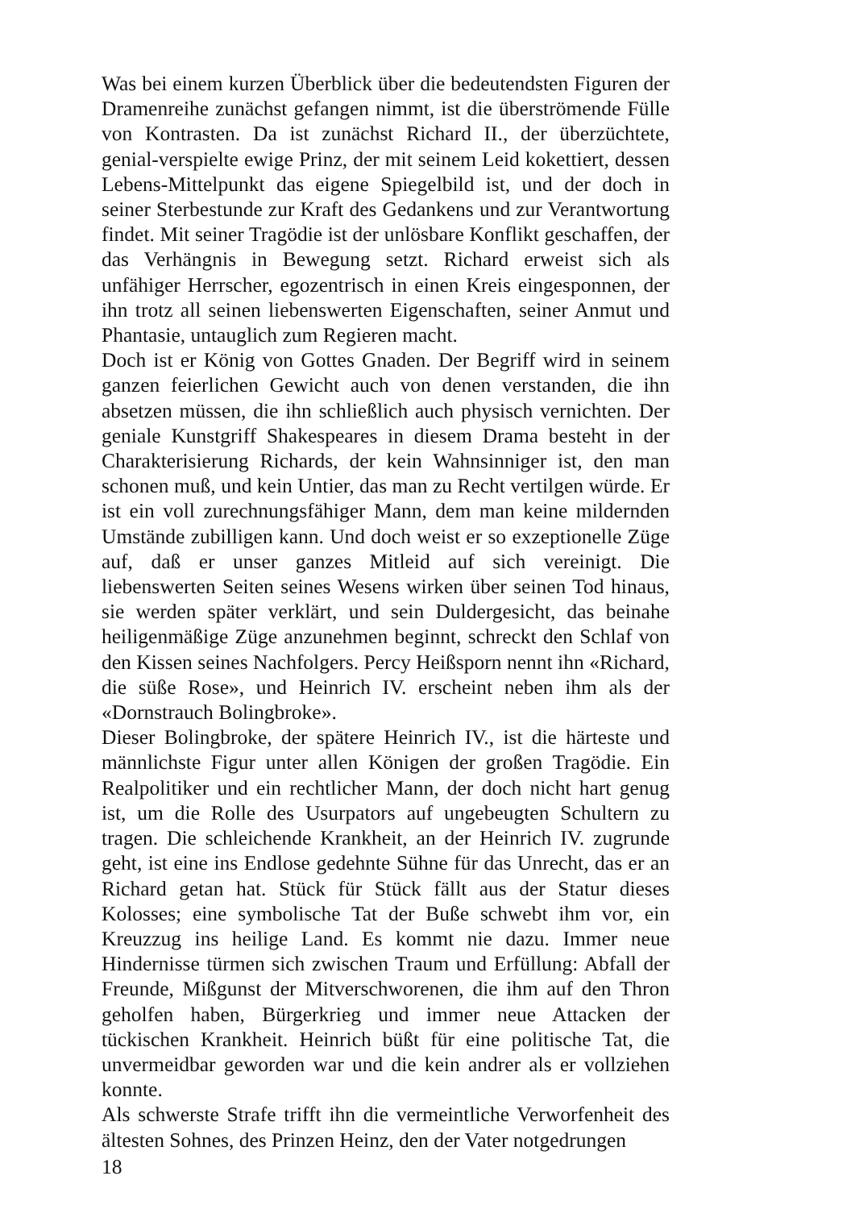Was bei einem kurzen Überblick über die bedeutendsten Figuren der Dramenreihe zunächst gefangen nimmt, ist die überströmende Fülle von Kontrasten. Da ist zunächst Richard II., der überzüchtete, genial-verspielte ewige Prinz, der mit seinem Leid kokettiert, dessen Lebens-Mittelpunkt das eigene Spiegelbild ist, und der doch in seiner Sterbestunde zur Kraft des Gedankens und zur Verantwortung findet. Mit seiner Tragödie ist der unlösbare Konflikt geschaffen, der das Verhängnis in Bewegung setzt. Richard erweist sich als unfähiger Herrscher, egozentrisch in einen Kreis eingesponnen, der ihn trotz all seinen liebenswerten Eigenschaften, seiner Anmut und Phantasie, untauglich zum Regieren macht.
Doch ist er König von Gottes Gnaden. Der Begriff wird in seinem ganzen feierlichen Gewicht auch von denen verstanden, die ihn absetzen müssen, die ihn schließlich auch physisch vernichten. Der geniale Kunstgriff Shakespeares in diesem Drama besteht in der Charakterisierung Richards, der kein Wahnsinniger ist, den man schonen muß, und kein Untier, das man zu Recht vertilgen würde. Er ist ein voll zurechnungsfähiger Mann, dem man keine mildernden Umstände zubilligen kann. Und doch weist er so exzeptionelle Züge auf, daß er unser ganzes Mitleid auf sich vereinigt. Die liebenswerten Seiten seines Wesens wirken über seinen Tod hinaus, sie werden später verklärt, und sein Duldergesicht, das beinahe heiligenmäßige Züge anzunehmen beginnt, schreckt den Schlaf von den Kissen seines Nachfolgers. Percy Heißsporn nennt ihn «Richard, die süße Rose», und Heinrich IV. erscheint neben ihm als der «Dornstrauch Bolingbroke».
Dieser Bolingbroke, der spätere Heinrich IV., ist die härteste und männlichste Figur unter allen Königen der großen Tragödie. Ein Realpolitiker und ein rechtlicher Mann, der doch nicht hart genug ist, um die Rolle des Usurpators auf ungebeugten Schultern zu tragen. Die schleichende Krankheit, an der Heinrich IV. zugrunde geht, ist eine ins Endlose gedehnte Sühne für das Unrecht, das er an Richard getan hat. Stück für Stück fällt aus der Statur dieses Kolosses; eine symbolische Tat der Buße schwebt ihm vor, ein Kreuzzug ins heilige Land. Es kommt nie dazu. Immer neue Hindernisse türmen sich zwischen Traum und Erfüllung: Abfall der Freunde, Mißgunst der Mitverschworenen, die ihm auf den Thron geholfen haben, Bürgerkrieg und immer neue Attacken der tückischen Krankheit. Heinrich büßt für eine politische Tat, die unvermeidbar geworden war und die kein andrer als er vollziehen konnte.
Als schwerste Strafe trifft ihn die vermeintliche Verworfenheit des ältesten Sohnes, des Prinzen Heinz, den der Vater notgedrungen
18